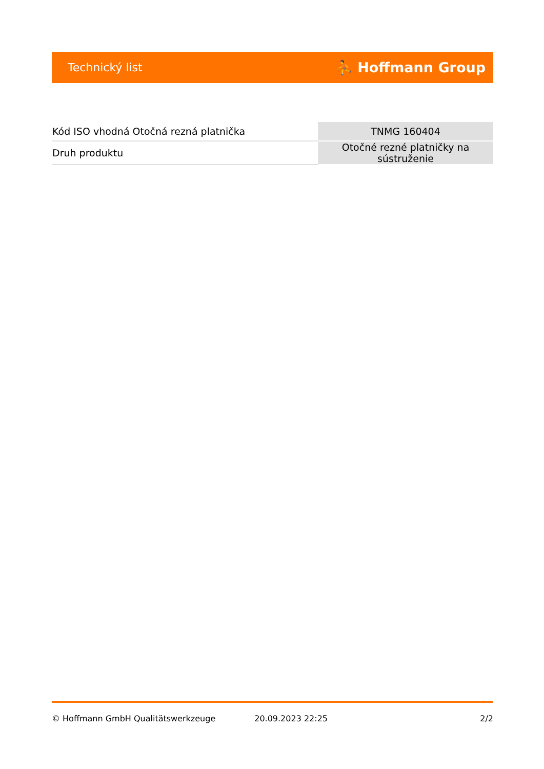Technický list ⛹ Hoffmann Group
| Kód ISO vhodná Otočná rezná platnička | TNMG 160404 |
| Druh produktu | Otočné rezné platničky na sústruženie |
© Hoffmann GmbH Qualitätswerkzeuge 20.09.2023 22:25 2/2